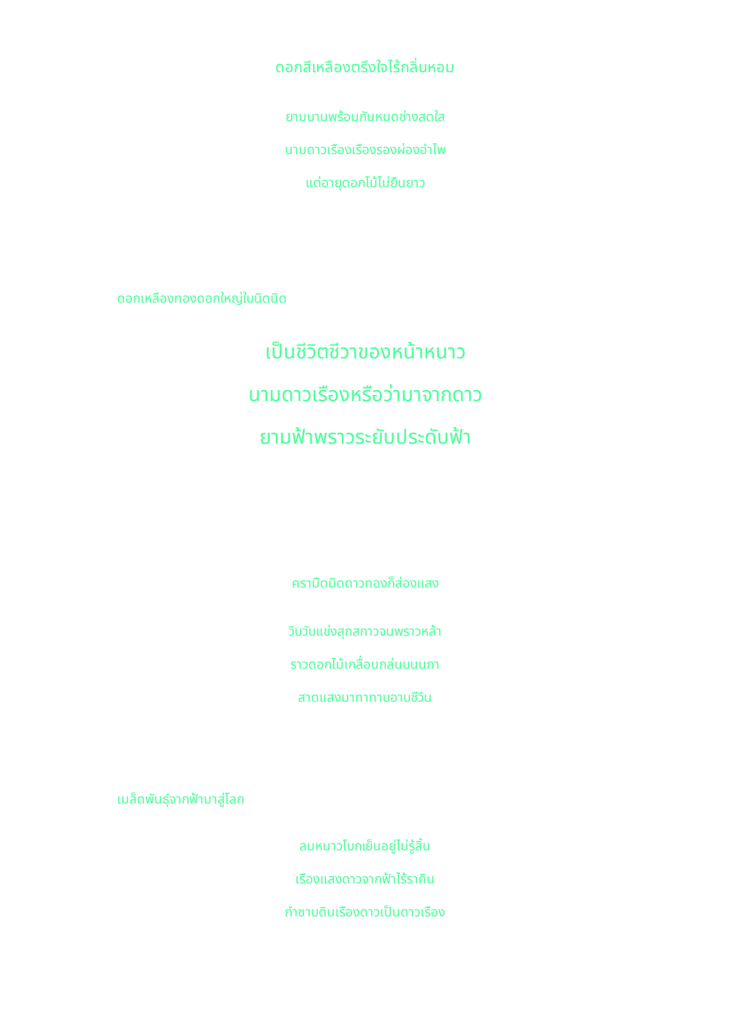ดอกสีเหลืองตรึงใจไร้กลิ่นหอม
ยามบานพร้อมกันหมดช่างสดใส
นามดาวเรืองเรืองรองผ่องอำไพ
แต่อายุดอกไม้ไม่ยืนยาว
ดอกเหลืองทองดอกใหญ่ใบนิดนิด
เป็นชีวิตชีวาของหน้าหนาว
นามดาวเรืองหรือว่ามาจากดาว
ยามฟ้าพราวระยับประดับฟ้า
ครามืดมิดดาวทองก็ส่องแสง
วิบวับแข่งสุกสกาวจนพราวหล้า
ราวดอกไม้เกลื่อนกล่นบนนภา
สาดแสงมาทาทาบอาบชีวิน
เมล็ดพันธุ์จากฟ้ามาสู่โลก
ลมหนาวโบกเย็นอยู่ไม่รู้สิ้น
เรืองแสงดาวจากฟ้าไร้ราคิน
กำซาบดินเรืองดาวเป็นดาวเรือง